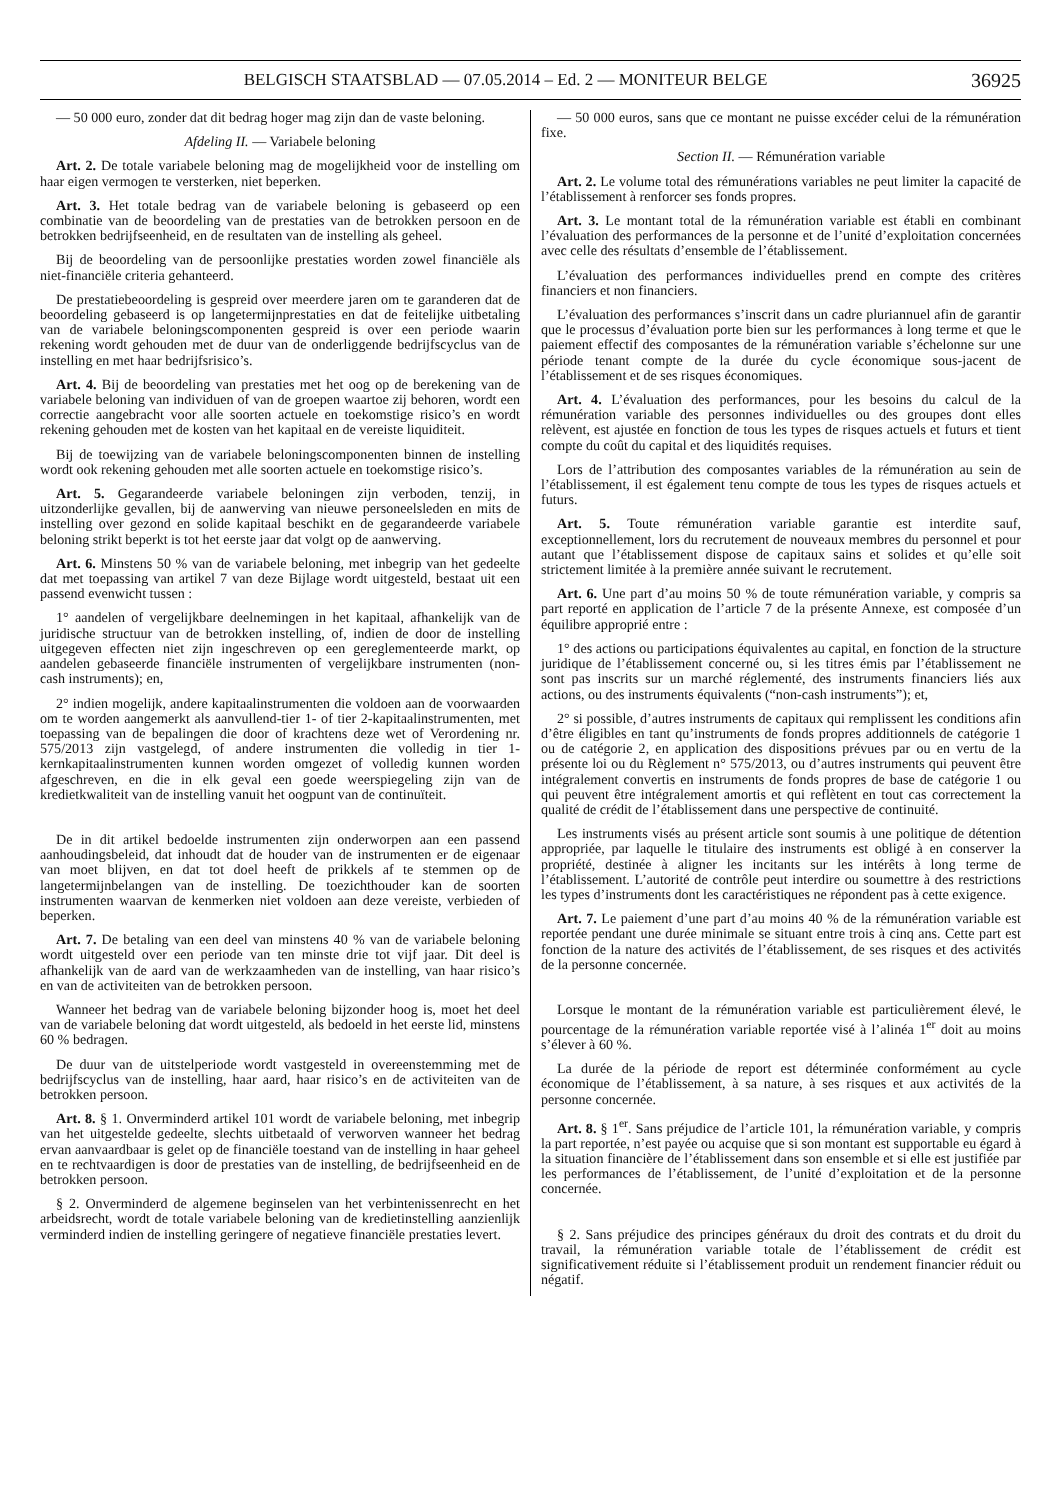BELGISCH STAATSBLAD — 07.05.2014 – Ed. 2 — MONITEUR BELGE 36925
— 50 000 euro, zonder dat dit bedrag hoger mag zijn dan de vaste beloning.
Afdeling II. — Variabele beloning
Art. 2. De totale variabele beloning mag de mogelijkheid voor de instelling om haar eigen vermogen te versterken, niet beperken.
Art. 3. Het totale bedrag van de variabele beloning is gebaseerd op een combinatie van de beoordeling van de prestaties van de betrokken persoon en de betrokken bedrijfseenheid, en de resultaten van de instelling als geheel.
Bij de beoordeling van de persoonlijke prestaties worden zowel financiële als niet-financiële criteria gehanteerd.
De prestatiebeoordeling is gespreid over meerdere jaren om te garanderen dat de beoordeling gebaseerd is op langetermijnprestaties en dat de feitelijke uitbetaling van de variabele beloningscomponenten gespreid is over een periode waarin rekening wordt gehouden met de duur van de onderliggende bedrijfscyclus van de instelling en met haar bedrijfsrisico’s.
Art. 4. Bij de beoordeling van prestaties met het oog op de berekening van de variabele beloning van individuen of van de groepen waartoe zij behoren, wordt een correctie aangebracht voor alle soorten actuele en toekomstige risico’s en wordt rekening gehouden met de kosten van het kapitaal en de vereiste liquiditeit.
Bij de toewijzing van de variabele beloningscomponenten binnen de instelling wordt ook rekening gehouden met alle soorten actuele en toekomstige risico’s.
Art. 5. Gegarandeerde variabele beloningen zijn verboden, tenzij, in uitzonderlijke gevallen, bij de aanwerving van nieuwe personeelsleden en mits de instelling over gezond en solide kapitaal beschikt en de gegarandeerde variabele beloning strikt beperkt is tot het eerste jaar dat volgt op de aanwerving.
Art. 6. Minstens 50 % van de variabele beloning, met inbegrip van het gedeelte dat met toepassing van artikel 7 van deze Bijlage wordt uitgesteld, bestaat uit een passend evenwicht tussen :
1° aandelen of vergelijkbare deelnemingen in het kapitaal, afhankelijk van de juridische structuur van de betrokken instelling, of, indien de door de instelling uitgegeven effecten niet zijn ingeschreven op een gereglementeerde markt, op aandelen gebaseerde financiële instrumenten of vergelijkbare instrumenten (non-cash instruments); en,
2° indien mogelijk, andere kapitaalinstrumenten die voldoen aan de voorwaarden om te worden aangemerkt als aanvullend-tier 1- of tier 2-kapitaalinstrumenten, met toepassing van de bepalingen die door of krachtens deze wet of Verordening nr. 575/2013 zijn vastgelegd, of andere instrumenten die volledig in tier 1-kernkapitaalinstrumenten kunnen worden omgezet of volledig kunnen worden afgeschreven, en die in elk geval een goede weerspiegeling zijn van de kredietkwaliteit van de instelling vanuit het oogpunt van de continuïteit.
De in dit artikel bedoelde instrumenten zijn onderworpen aan een passend aanhoudingsbeleid, dat inhoudt dat de houder van de instrumenten er de eigenaar van moet blijven, en dat tot doel heeft de prikkels af te stemmen op de langetermijnbelangen van de instelling. De toezichthouder kan de soorten instrumenten waarvan de kenmerken niet voldoen aan deze vereiste, verbieden of beperken.
Art. 7. De betaling van een deel van minstens 40 % van de variabele beloning wordt uitgesteld over een periode van ten minste drie tot vijf jaar. Dit deel is afhankelijk van de aard van de werkzaamheden van de instelling, van haar risico’s en van de activiteiten van de betrokken persoon.
Wanneer het bedrag van de variabele beloning bijzonder hoog is, moet het deel van de variabele beloning dat wordt uitgesteld, als bedoeld in het eerste lid, minstens 60 % bedragen.
De duur van de uitstelperiode wordt vastgesteld in overeenstemming met de bedrijfscyclus van de instelling, haar aard, haar risico’s en de activiteiten van de betrokken persoon.
Art. 8. § 1. Onverminderd artikel 101 wordt de variabele beloning, met inbegrip van het uitgestelde gedeelte, slechts uitbetaald of verworven wanneer het bedrag ervan aanvaardbaar is gelet op de financiële toestand van de instelling in haar geheel en te rechtvaardigen is door de prestaties van de instelling, de bedrijfseenheid en de betrokken persoon.
§ 2. Onverminderd de algemene beginselen van het verbintenissenrecht en het arbeidsrecht, wordt de totale variabele beloning van de kredietinstelling aanzienlijk verminderd indien de instelling geringere of negatieve financiële prestaties levert.
— 50 000 euros, sans que ce montant ne puisse excéder celui de la rémunération fixe.
Section II. — Rémunération variable
Art. 2. Le volume total des rémunérations variables ne peut limiter la capacité de l’établissement à renforcer ses fonds propres.
Art. 3. Le montant total de la rémunération variable est établi en combinant l’évaluation des performances de la personne et de l’unité d’exploitation concernées avec celle des résultats d’ensemble de l’établissement.
L’évaluation des performances individuelles prend en compte des critères financiers et non financiers.
L’évaluation des performances s’inscrit dans un cadre pluriannuel afin de garantir que le processus d’évaluation porte bien sur les performances à long terme et que le paiement effectif des composantes de la rémunération variable s’échelonne sur une période tenant compte de la durée du cycle économique sous-jacent de l’établissement et de ses risques économiques.
Art. 4. L’évaluation des performances, pour les besoins du calcul de la rémunération variable des personnes individuelles ou des groupes dont elles relèvent, est ajustée en fonction de tous les types de risques actuels et futurs et tient compte du coût du capital et des liquidités requises.
Lors de l’attribution des composantes variables de la rémunération au sein de l’établissement, il est également tenu compte de tous les types de risques actuels et futurs.
Art. 5. Toute rémunération variable garantie est interdite sauf, exceptionnellement, lors du recrutement de nouveaux membres du personnel et pour autant que l’établissement dispose de capitaux sains et solides et qu’elle soit strictement limitée à la première année suivant le recrutement.
Art. 6. Une part d’au moins 50 % de toute rémunération variable, y compris sa part reporté en application de l’article 7 de la présente Annexe, est composée d’un équilibre approprié entre :
1° des actions ou participations équivalentes au capital, en fonction de la structure juridique de l’établissement concerné ou, si les titres émis par l’établissement ne sont pas inscrits sur un marché réglementé, des instruments financiers liés aux actions, ou des instruments équivalents (“non-cash instruments”); et,
2° si possible, d’autres instruments de capitaux qui remplissent les conditions afin d’être éligibles en tant qu’instruments de fonds propres additionnels de catégorie 1 ou de catégorie 2, en application des dispositions prévues par ou en vertu de la présente loi ou du Règlement n° 575/2013, ou d’autres instruments qui peuvent être intégralement convertis en instruments de fonds propres de base de catégorie 1 ou qui peuvent être intégralement amortis et qui reflètent en tout cas correctement la qualité de crédit de l’établissement dans une perspective de continuité.
Les instruments visés au présent article sont soumis à une politique de détention appropriée, par laquelle le titulaire des instruments est obligé à en conserver la propriété, destinée à aligner les incitants sur les intérêts à long terme de l’établissement. L’autorité de contrôle peut interdire ou soumettre à des restrictions les types d’instruments dont les caractéristiques ne répondent pas à cette exigence.
Art. 7. Le paiement d’une part d’au moins 40 % de la rémunération variable est reportée pendant une durée minimale se situant entre trois à cinq ans. Cette part est fonction de la nature des activités de l’établissement, de ses risques et des activités de la personne concernée.
Lorsque le montant de la rémunération variable est particulièrement élevé, le pourcentage de la rémunération variable reportée visé à l’alinéa 1<sup>er</sup> doit au moins s’élever à 60 %.
La durée de la période de report est déterminée conformément au cycle économique de l’établissement, à sa nature, à ses risques et aux activités de la personne concernée.
Art. 8. § 1<sup>er</sup>. Sans préjudice de l’article 101, la rémunération variable, y compris la part reportée, n’est payée ou acquise que si son montant est supportable eu égard à la situation financière de l’établissement dans son ensemble et si elle est justifiée par les performances de l’établissement, de l’unité d’exploitation et de la personne concernée.
§ 2. Sans préjudice des principes généraux du droit des contrats et du droit du travail, la rémunération variable totale de l’établissement de crédit est significativement réduite si l’établissement produit un rendement financier réduit ou négatif.